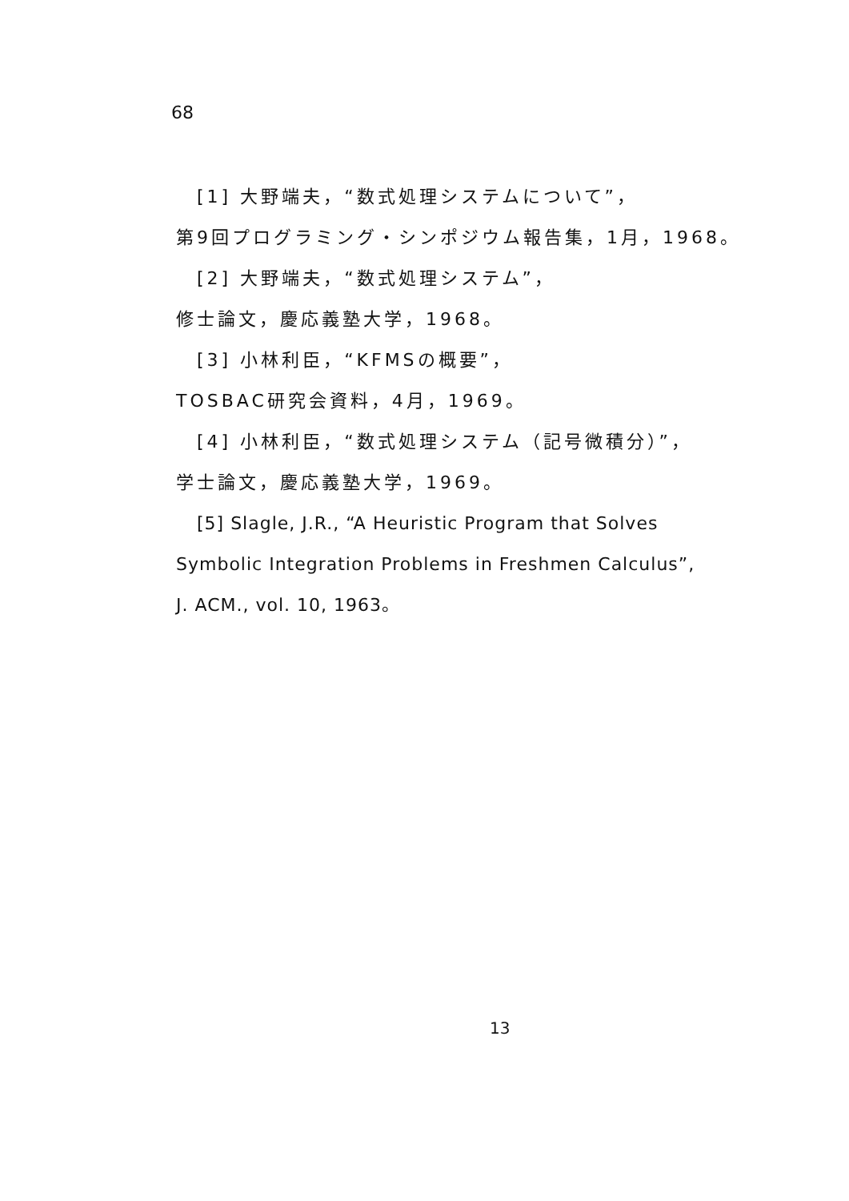68
[1] 大野端夫，“数式処理システムについて”，
第9回プログラミング・シンポジウム報告集，1月，1968。
[2] 大野端夫，“数式処理システム”，
修士論文，慶応義塾大学，1968。
[3] 小林利臣，“KFMSの概要”，
TOSBAC研究会資料，4月，1969。
[4] 小林利臣，“数式処理システム（記号微積分）”，
学士論文，慶応義塾大学，1969。
[5] Slagle, J.R., “A Heuristic Program that Solves
Symbolic Integration Problems in Freshmen Calculus”,
J. ACM., vol. 10, 1963。
13